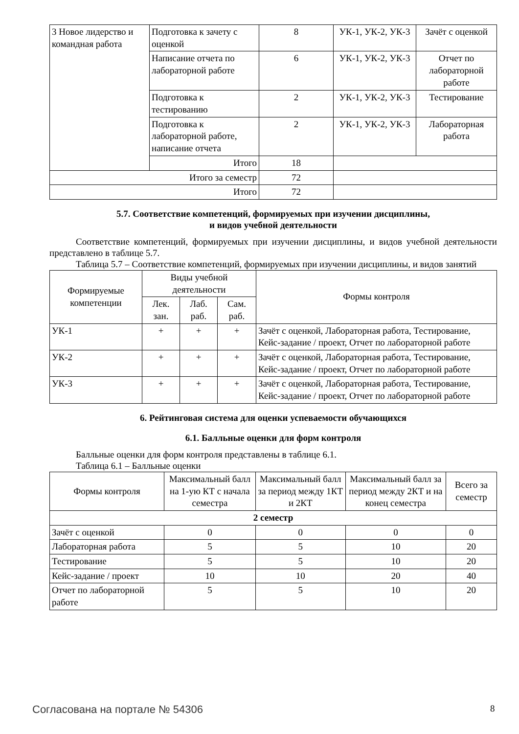| 3 Новое лидерство и командная работа | Подготовка к зачету с оценкой | 8 | УК-1, УК-2, УК-3 | Зачёт с оценкой |
| | Написание отчета по лабораторной работе | 6 | УК-1, УК-2, УК-3 | Отчет по лабораторной работе |
| | Подготовка к тестированию | 2 | УК-1, УК-2, УК-3 | Тестирование |
| | Подготовка к лабораторной работе, написание отчета | 2 | УК-1, УК-2, УК-3 | Лабораторная работа |
| | Итого | 18 | | |
| Итого за семестр | | 72 | | |
| Итого | | 72 | | |
5.7. Соответствие компетенций, формируемых при изучении дисциплины,
и видов учебной деятельности
Соответствие компетенций, формируемых при изучении дисциплины, и видов учебной деятельности представлено в таблице 5.7.
Таблица 5.7 – Соответствие компетенций, формируемых при изучении дисциплины, и видов занятий
| Формируемые компетенции | Виды учебной деятельности | | | Формы контроля |
| --- | --- | --- | --- | --- |
| | Лек. зан. | Лаб. раб. | Сам. раб. | |
| УК-1 | + | + | + | Зачёт с оценкой, Лабораторная работа, Тестирование, Кейс-задание / проект, Отчет по лабораторной работе |
| УК-2 | + | + | + | Зачёт с оценкой, Лабораторная работа, Тестирование, Кейс-задание / проект, Отчет по лабораторной работе |
| УК-3 | + | + | + | Зачёт с оценкой, Лабораторная работа, Тестирование, Кейс-задание / проект, Отчет по лабораторной работе |
6. Рейтинговая система для оценки успеваемости обучающихся
6.1. Балльные оценки для форм контроля
Балльные оценки для форм контроля представлены в таблице 6.1.
Таблица 6.1 – Балльные оценки
| Формы контроля | Максимальный балл на 1-ую КТ с начала семестра | Максимальный балл за период между 1КТ и 2КТ | Максимальный балл за период между 2КТ и на конец семестра | Всего за семестр |
| --- | --- | --- | --- | --- |
| 2 семестр | | | | |
| Зачёт с оценкой | 0 | 0 | 0 | 0 |
| Лабораторная работа | 5 | 5 | 10 | 20 |
| Тестирование | 5 | 5 | 10 | 20 |
| Кейс-задание / проект | 10 | 10 | 20 | 40 |
| Отчет по лабораторной работе | 5 | 5 | 10 | 20 |
Согласована на портале № 54306 8